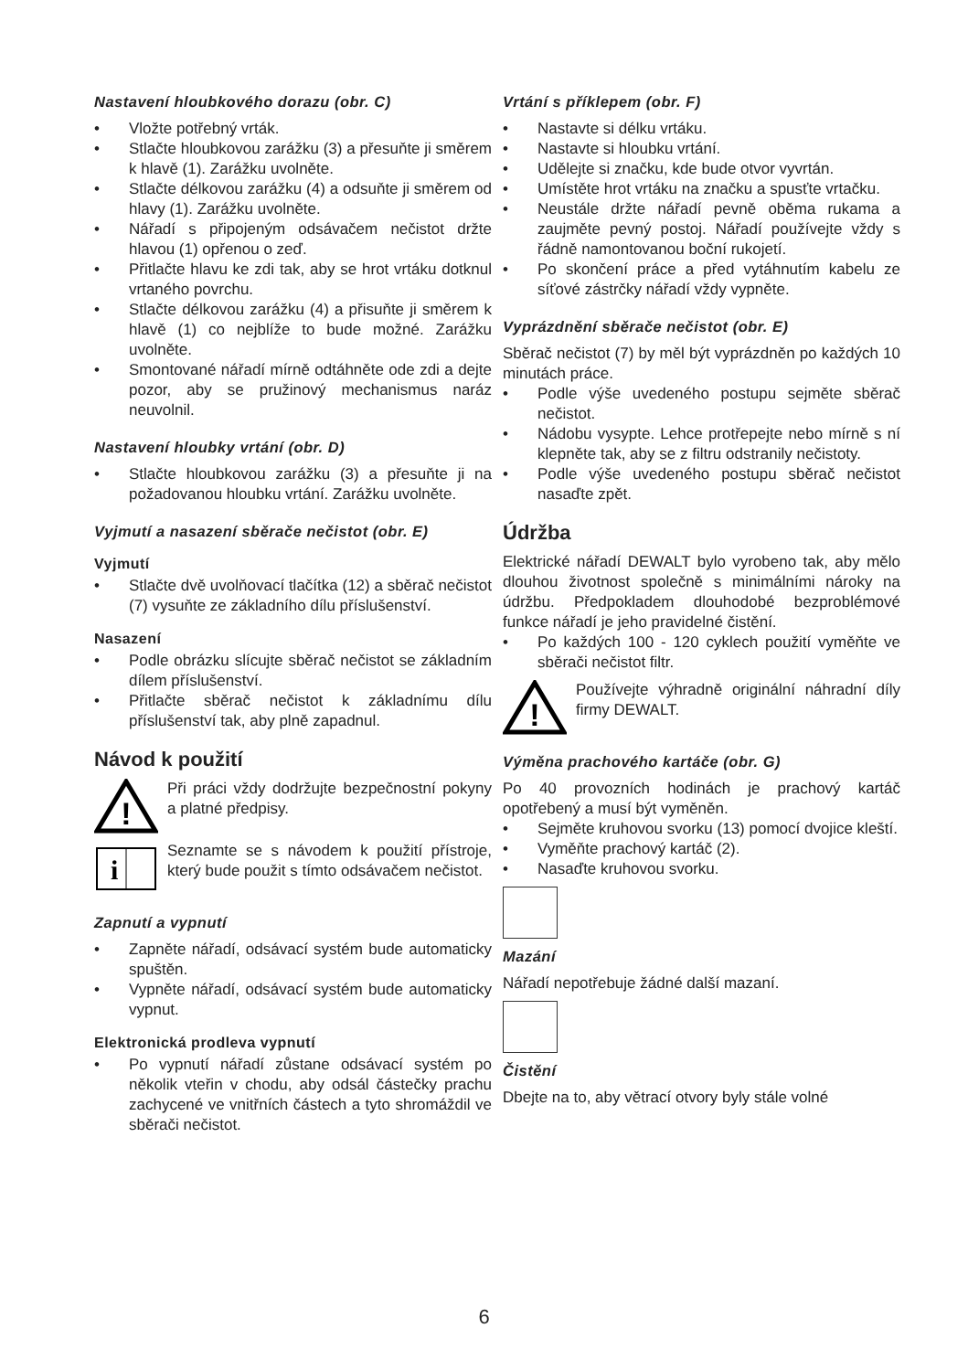Nastavení hloubkového dorazu (obr. C)
• Vložte potřebný vrták.
• Stlačte hloubkovou zarážku (3) a přesuňte ji směrem k hlavě (1). Zarážku uvolněte.
• Stlačte délkovou zarážku (4) a odsuňte ji směrem od hlavy (1). Zarážku uvolněte.
• Nářadí s připojeným odsávačem nečistot držte hlavou (1) opřenou o zeď.
• Přitlačte hlavu ke zdi tak, aby se hrot vrtáku dotknul vrtaného povrchu.
• Stlačte délkovou zarážku (4) a přisuňte ji směrem k hlavě (1) co nejblíže to bude možné. Zarážku uvolněte.
• Smontované nářadí mírně odtáhněte ode zdi a dejte pozor, aby se pružinový mechanismus naráz neuvolnil.
Nastavení hloubky vrtání (obr. D)
• Stlačte hloubkovou zarážku (3) a přesuňte ji na požadovanou hloubku vrtání. Zarážku uvolněte.
Vyjmutí a nasazení sběrače nečistot (obr. E)
Vyjmutí
• Stlačte dvě uvolňovací tlačítka (12) a sběrač nečistot (7) vysuňte ze základního dílu příslušenství.
Nasazení
• Podle obrázku slícujte sběrač nečistot se základním dílem příslušenství.
• Přitlačte sběrač nečistot k základnímu dílu příslušenství tak, aby plně zapadnul.
Návod k použití
!
Při práci vždy dodržujte bezpečnostní pokyny a platné předpisy.
i
Seznamte se s návodem k použití přístroje, který bude použit s tímto odsávačem nečistot.
Zapnutí a vypnutí
• Zapněte nářadí, odsávací systém bude automaticky spuštěn.
• Vypněte nářadí, odsávací systém bude automaticky vypnut.
Elektronická prodleva vypnutí
• Po vypnutí nářadí zůstane odsávací systém po několik vteřin v chodu, aby odsál částečky prachu zachycené ve vnitřních částech a tyto shromáždil ve sběrači nečistot.
Vrtání s příklepem (obr. F)
• Nastavte si délku vrtáku.
• Nastavte si hloubku vrtání.
• Udělejte si značku, kde bude otvor vyvrtán.
• Umístěte hrot vrtáku na značku a spusťte vrtačku.
• Neustále držte nářadí pevně oběma rukama a zaujměte pevný postoj. Nářadí používejte vždy s řádně namontovanou boční rukojetí.
• Po skončení práce a před vytáhnutím kabelu ze síťové zástrčky nářadí vždy vypněte.
Vyprázdnění sběrače nečistot (obr. E)
Sběrač nečistot (7) by měl být vyprázdněn po každých 10 minutách práce.
• Podle výše uvedeného postupu sejměte sběrač nečistot.
• Nádobu vysypte. Lehce protřepejte nebo mírně s ní klepněte tak, aby se z filtru odstranily nečistoty.
• Podle výše uvedeného postupu sběrač nečistot nasaďte zpět.
Údržba
Elektrické nářadí DEWALT bylo vyrobeno tak, aby mělo dlouhou životnost společně s minimálními nároky na údržbu. Předpokladem dlouhodobé bezproblémové funkce nářadí je jeho pravidelné čistění.
• Po každých 100 - 120 cyklech použití vyměňte ve sběrači nečistot filtr.
!
Používejte výhradně originální náhradní díly firmy DEWALT.
Výměna prachového kartáče (obr. G)
Po 40 provozních hodinách je prachový kartáč opotřebený a musí být vyměněn.
• Sejměte kruhovou svorku (13) pomocí dvojice kleští.
• Vyměňte prachový kartáč (2).
• Nasaďte kruhovou svorku.
Mazání
Nářadí nepotřebuje žádné další mazaní.
Čistění
Dbejte na to, aby větrací otvory byly stále volné
6